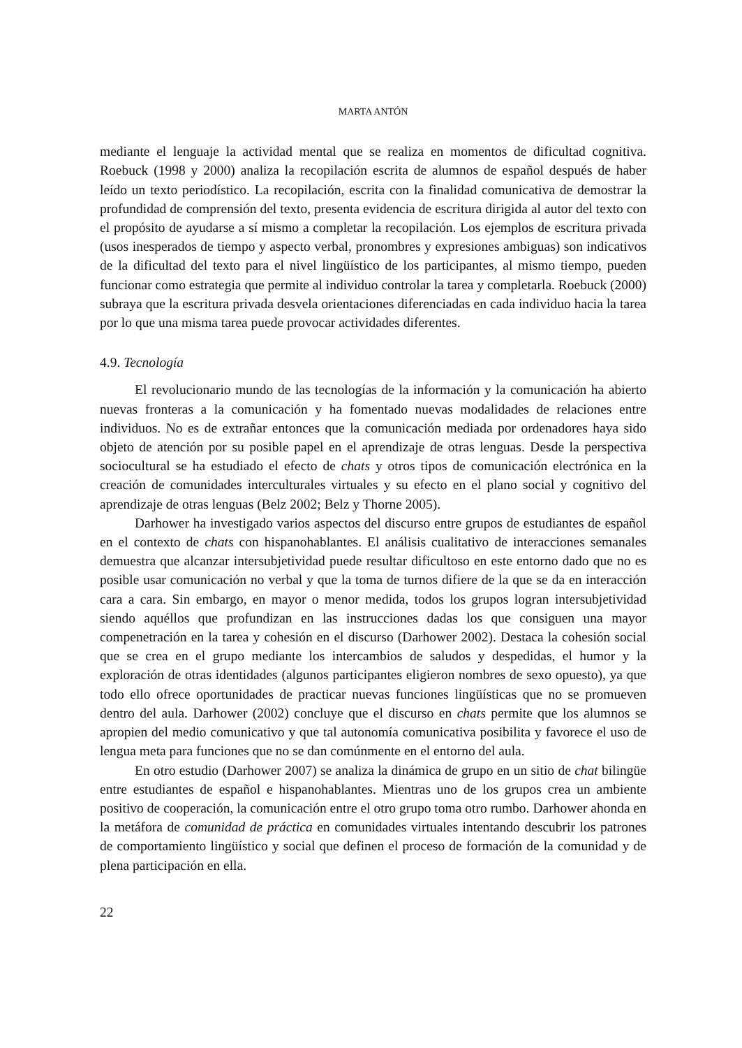MARTA ANTÓN
mediante el lenguaje la actividad mental que se realiza en momentos de dificultad cognitiva. Roebuck (1998 y 2000) analiza la recopilación escrita de alumnos de español después de haber leído un texto periodístico. La recopilación, escrita con la finalidad comunicativa de demostrar la profundidad de comprensión del texto, presenta evidencia de escritura dirigida al autor del texto con el propósito de ayudarse a sí mismo a completar la recopilación. Los ejemplos de escritura privada (usos inesperados de tiempo y aspecto verbal, pronombres y expresiones ambiguas) son indicativos de la dificultad del texto para el nivel lingüístico de los participantes, al mismo tiempo, pueden funcionar como estrategia que permite al individuo controlar la tarea y completarla. Roebuck (2000) subraya que la escritura privada desvela orientaciones diferenciadas en cada individuo hacia la tarea por lo que una misma tarea puede provocar actividades diferentes.
4.9. Tecnología
El revolucionario mundo de las tecnologías de la información y la comunicación ha abierto nuevas fronteras a la comunicación y ha fomentado nuevas modalidades de relaciones entre individuos. No es de extrañar entonces que la comunicación mediada por ordenadores haya sido objeto de atención por su posible papel en el aprendizaje de otras lenguas. Desde la perspectiva sociocultural se ha estudiado el efecto de chats y otros tipos de comunicación electrónica en la creación de comunidades interculturales virtuales y su efecto en el plano social y cognitivo del aprendizaje de otras lenguas (Belz 2002; Belz y Thorne 2005).
Darhower ha investigado varios aspectos del discurso entre grupos de estudiantes de español en el contexto de chats con hispanohablantes. El análisis cualitativo de interacciones semanales demuestra que alcanzar intersubjetividad puede resultar dificultoso en este entorno dado que no es posible usar comunicación no verbal y que la toma de turnos difiere de la que se da en interacción cara a cara. Sin embargo, en mayor o menor medida, todos los grupos logran intersubjetividad siendo aquéllos que profundizan en las instrucciones dadas los que consiguen una mayor compenetración en la tarea y cohesión en el discurso (Darhower 2002). Destaca la cohesión social que se crea en el grupo mediante los intercambios de saludos y despedidas, el humor y la exploración de otras identidades (algunos participantes eligieron nombres de sexo opuesto), ya que todo ello ofrece oportunidades de practicar nuevas funciones lingüísticas que no se promueven dentro del aula. Darhower (2002) concluye que el discurso en chats permite que los alumnos se apropien del medio comunicativo y que tal autonomía comunicativa posibilita y favorece el uso de lengua meta para funciones que no se dan comúnmente en el entorno del aula.
En otro estudio (Darhower 2007) se analiza la dinámica de grupo en un sitio de chat bilingüe entre estudiantes de español e hispanohablantes. Mientras uno de los grupos crea un ambiente positivo de cooperación, la comunicación entre el otro grupo toma otro rumbo. Darhower ahonda en la metáfora de comunidad de práctica en comunidades virtuales intentando descubrir los patrones de comportamiento lingüístico y social que definen el proceso de formación de la comunidad y de plena participación en ella.
22